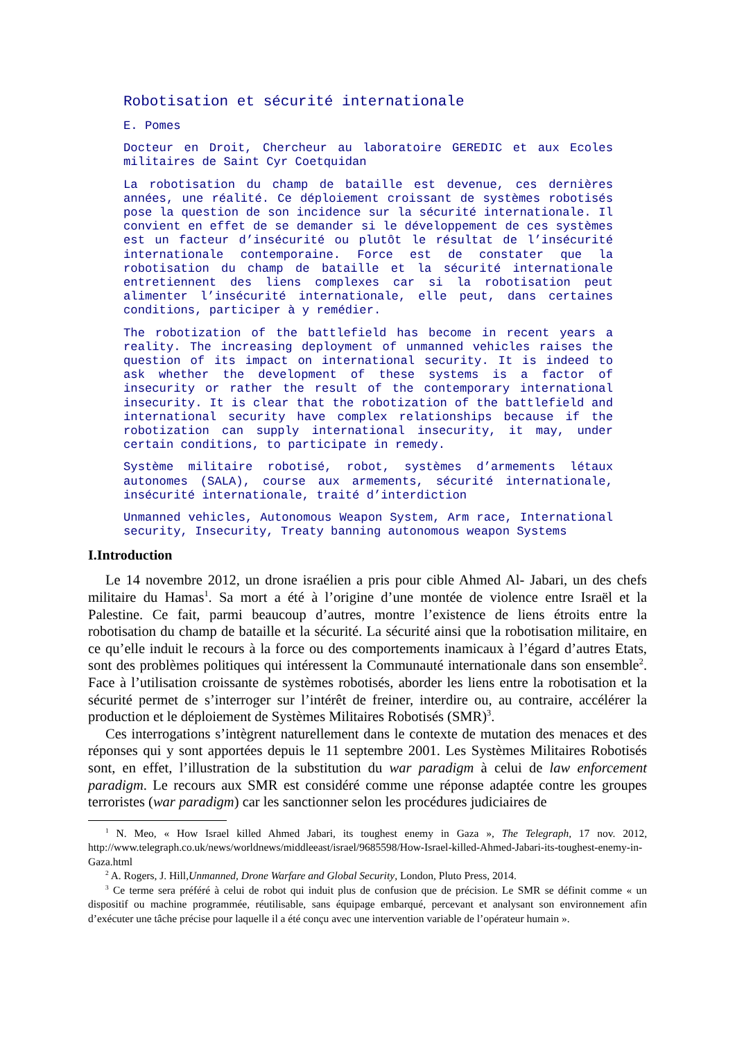Robotisation et sécurité internationale
E. Pomes
Docteur en Droit, Chercheur au laboratoire GEREDIC et aux Ecoles militaires de Saint Cyr Coetquidan
La robotisation du champ de bataille est devenue, ces dernières années, une réalité. Ce déploiement croissant de systèmes robotisés pose la question de son incidence sur la sécurité internationale. Il convient en effet de se demander si le développement de ces systèmes est un facteur d’insécurité ou plutôt le résultat de l’insécurité internationale contemporaine. Force est de constater que la robotisation du champ de bataille et la sécurité internationale entretiennent des liens complexes car si la robotisation peut alimenter l’insécurité internationale, elle peut, dans certaines conditions, participer à y remédier.
The robotization of the battlefield has become in recent years a reality. The increasing deployment of unmanned vehicles raises the question of its impact on international security. It is indeed to ask whether the development of these systems is a factor of insecurity or rather the result of the contemporary international insecurity. It is clear that the robotization of the battlefield and international security have complex relationships because if the robotization can supply international insecurity, it may, under certain conditions, to participate in remedy.
Système militaire robotisé, robot, systèmes d’armements létaux autonomes (SALA), course aux armements, sécurité internationale, insécurité internationale, traité d’interdiction
Unmanned vehicles, Autonomous Weapon System, Arm race, International security, Insecurity, Treaty banning autonomous weapon Systems
I.Introduction
Le 14 novembre 2012, un drone israélien a pris pour cible Ahmed Al- Jabari, un des chefs militaire du Hamas<sup>1</sup>. Sa mort a été à l’origine d’une montée de violence entre Israël et la Palestine. Ce fait, parmi beaucoup d’autres, montre l’existence de liens étroits entre la robotisation du champ de bataille et la sécurité. La sécurité ainsi que la robotisation militaire, en ce qu’elle induit le recours à la force ou des comportements inamicaux à l’égard d’autres Etats, sont des problèmes politiques qui intéressent la Communauté internationale dans son ensemble<sup>2</sup>. Face à l’utilisation croissante de systèmes robotisés, aborder les liens entre la robotisation et la sécurité permet de s’interroger sur l’intérêt de freiner, interdire ou, au contraire, accélérer la production et le déploiement de Systèmes Militaires Robotisés (SMR)<sup>3</sup>.
Ces interrogations s’intègrent naturellement dans le contexte de mutation des menaces et des réponses qui y sont apportées depuis le 11 septembre 2001. Les Systèmes Militaires Robotisés sont, en effet, l’illustration de la substitution du war paradigm à celui de law enforcement paradigm. Le recours aux SMR est considéré comme une réponse adaptée contre les groupes terroristes (war paradigm) car les sanctionner selon les procédures judiciaires de
<sup>1</sup> N. Meo, « How Israel killed Ahmed Jabari, its toughest enemy in Gaza », The Telegraph, 17 nov. 2012, http://www.telegraph.co.uk/news/worldnews/middleeast/israel/9685598/How-Israel-killed-Ahmed-Jabari-its-toughest-enemy-in-Gaza.html
<sup>2</sup> A. Rogers, J. Hill,Unmanned, Drone Warfare and Global Security, London, Pluto Press, 2014.
<sup>3</sup> Ce terme sera préféré à celui de robot qui induit plus de confusion que de précision. Le SMR se définit comme « un dispositif ou machine programmée, réutilisable, sans équipage embarqué, percevant et analysant son environnement afin d’exécuter une tâche précise pour laquelle il a été conçu avec une intervention variable de l’opérateur humain ».